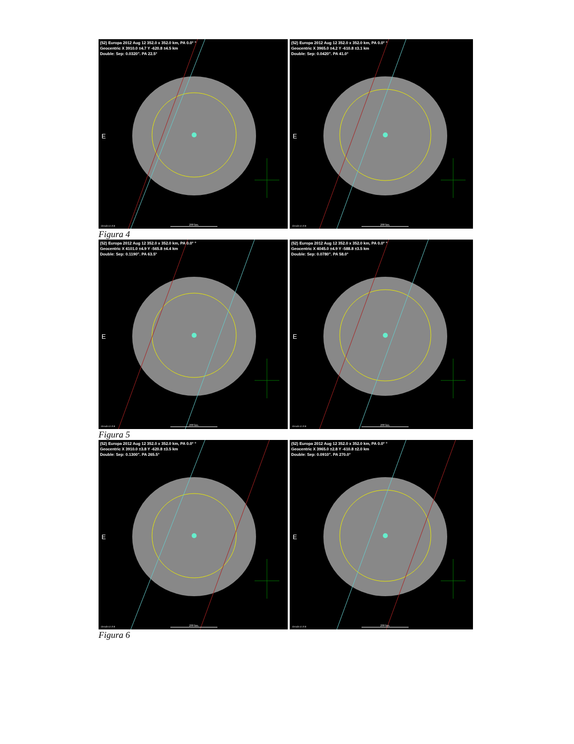(52) Europa 2012 Aug 12 352.0 x 352.0 km, PA 0.0° °
Geocentric X 3910.0 ±4.7 Y -620.8 ±4.5 km
Double: Sep: 0.0320". PA 22.5°
E
Occult 4.1.0.8 200 km.
(52) Europa 2012 Aug 12 352.0 x 352.0 km, PA 0.0° °
Geocentric X 3965.0 ±4.2 Y -610.8 ±3.1 km
Double: Sep: 0.0420". PA 41.0°
E
Occult 4.1.0.8 200 km.
Figura 4
(52) Europa 2012 Aug 12 352.0 x 352.0 km, PA 0.0° °
Geocentric X 4101.0 ±4.9 Y -565.8 ±4.4 km
Double: Sep: 0.1190". PA 63.5°
E
Occult 4.1.0.8 200 km.
(52) Europa 2012 Aug 12 352.0 x 352.0 km, PA 0.0° °
Geocentric X 4045.0 ±4.9 Y -588.8 ±3.5 km
Double: Sep: 0.0780". PA 58.0°
E
Occult 4.1.0.8 200 km.
Figura 5
(52) Europa 2012 Aug 12 352.0 x 352.0 km, PA 0.0° °
Geocentric X 3910.0 ±3.8 Y -620.8 ±3.5 km
Double: Sep: 0.1300". PA 265.5°
E
Occult 4.1.0.8 200 km.
(52) Europa 2012 Aug 12 352.0 x 352.0 km, PA 0.0° °
Geocentric X 3965.0 ±2.8 Y -610.8 ±2.0 km
Double: Sep: 0.0910". PA 270.0°
E
Occult 4.1.0.8 200 km.
Figura 6